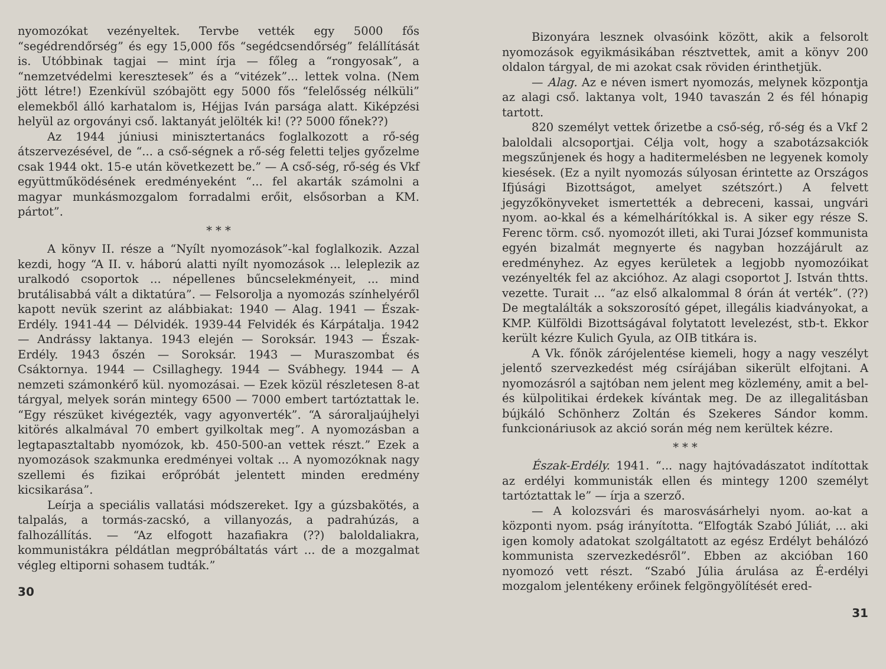nyomozókat vezényeltek. Tervbe vették egy 5000 fős “segédrendőrség” és egy 15,000 fős “segédcsendőrség” felállítását is. Utóbbinak tagjai — mint írja — főleg a “rongyosak”, a “nemzetvédelmi keresztesek” és a “vitézek”... lettek volna. (Nem jött létre!) Ezenkívül szóbajött egy 5000 fős “felelősség nélküli” elemekből álló karhatalom is, Héjjas Iván parsága alatt. Kiképzési helyül az orgoványi cső. laktanyát jelölték ki! (?? 5000 főnek??)
Az 1944 júniusi minisztertanács foglalkozott a rő-ség átszervezésével, de “... a cső-ségnek a rő-ség feletti teljes győzelme csak 1944 okt. 15-e után következett be.” — A cső-ség, rő-ség és Vkf együttműködésének eredményeként “... fel akarták számolni a magyar munkásmozgalom forradalmi erőit, elsősorban a KM. pártot”.
* * *
A könyv II. része a “Nyílt nyomozások”-kal foglalkozik. Azzal kezdi, hogy “A II. v. háború alatti nyílt nyomozások ... leleplezik az uralkodó csoportok ... népellenes bűncselekményeit, ... mind brutálisabbá vált a diktatúra”. — Felsorolja a nyomozás színhelyéről kapott nevük szerint az alábbiakat: 1940 — Alag. 1941 — Észak-Erdély. 1941-44 — Délvidék. 1939-44 Felvidék és Kárpátalja. 1942 — Andrássy laktanya. 1943 elején — Soroksár. 1943 — Észak-Erdély. 1943 őszén — Soroksár. 1943 — Muraszombat és Csáktornya. 1944 — Csillaghegy. 1944 — Svábhegy. 1944 — A nemzeti számonkérő kül. nyomozásai. — Ezek közül részletesen 8-at tárgyal, melyek során mintegy 6500 — 7000 embert tartóztattak le. “Egy részüket kivégezték, vagy agyonverték”. “A sároraljaújhelyi kitörés alkalmával 70 embert gyilkoltak meg”. A nyomozásban a legtapasztaltabb nyomózok, kb. 450-500-an vettek részt.” Ezek a nyomozások szakmunka eredményei voltak ... A nyomozóknak nagy szellemi és fizikai erőpróbát jelentett minden eredmény kicsikarása”.
Leírja a speciális vallatási módszereket. Igy a gúzsbakötés, a talpalás, a tormás-zacskó, a villanyozás, a padrahúzás, a falhozállítás. — “Az elfogott hazafiakra (??) baloldaliakra, kommunistákra példátlan megpróbáltatás várt ... de a mozgalmat végleg eltiporni sohasem tudták.”
30
Bizonyára lesznek olvasóink között, akik a felsorolt nyomozások egyikmásikában résztvettek, amit a könyv 200 oldalon tárgyal, de mi azokat csak röviden érinthetjük.
— Alag. Az e néven ismert nyomozás, melynek központja az alagi cső. laktanya volt, 1940 tavaszán 2 és fél hónapig tartott.
820 személyt vettek őrizetbe a cső-ség, rő-ség és a Vkf 2 baloldali alcsoportjai. Célja volt, hogy a szabotázsakciók megszűnjenek és hogy a haditermelésben ne legyenek komoly kiesések. (Ez a nyilt nyomozás súlyosan érintette az Országos Ifjúsági Bizottságot, amelyet szétszórt.) A felvett jegyzőkönyveket ismertették a debreceni, kassai, ungvári nyom. ao-kkal és a kémelhárítókkal is. A siker egy része S. Ferenc törm. cső. nyomozót illeti, aki Turai József kommunista egyén bizalmát megnyerte és nagyban hozzájárult az eredményhez. Az egyes kerületek a legjobb nyomozóikat vezényelték fel az akcióhoz. Az alagi csoportot J. István thtts. vezette. Turait ... “az első alkalommal 8 órán át verték”. (??) De megtalálták a sokszorosító gépet, illegális kiadványokat, a KMP. Külföldi Bizottságával folytatott levelezést, stb-t. Ekkor került kézre Kulich Gyula, az OIB titkára is.
A Vk. főnök zárójelentése kiemeli, hogy a nagy veszélyt jelentő szervezkedést még csírájában sikerült elfojtani. A nyomozásról a sajtóban nem jelent meg közlemény, amit a bel- és külpolitikai érdekek kívántak meg. De az illegalitásban bújkáló Schönherz Zoltán és Szekeres Sándor komm. funkcionáriusok az akció során még nem kerültek kézre.
* * *
Észak-Erdély. 1941. “... nagy hajtóvadászatot indítottak az erdélyi kommunisták ellen és mintegy 1200 személyt tartóztattak le” — írja a szerző.
— A kolozsvári és marosvásárhelyi nyom. ao-kat a központi nyom. pság irányította. “Elfogták Szabó Júliát, ... aki igen komoly adatokat szolgáltatott az egész Erdélyt behálózó kommunista szervezkedésről”. Ebben az akcióban 160 nyomozó vett részt. “Szabó Júlia árulása az É-erdélyi mozgalom jelentékeny erőinek felgöngyölítését ered-
31